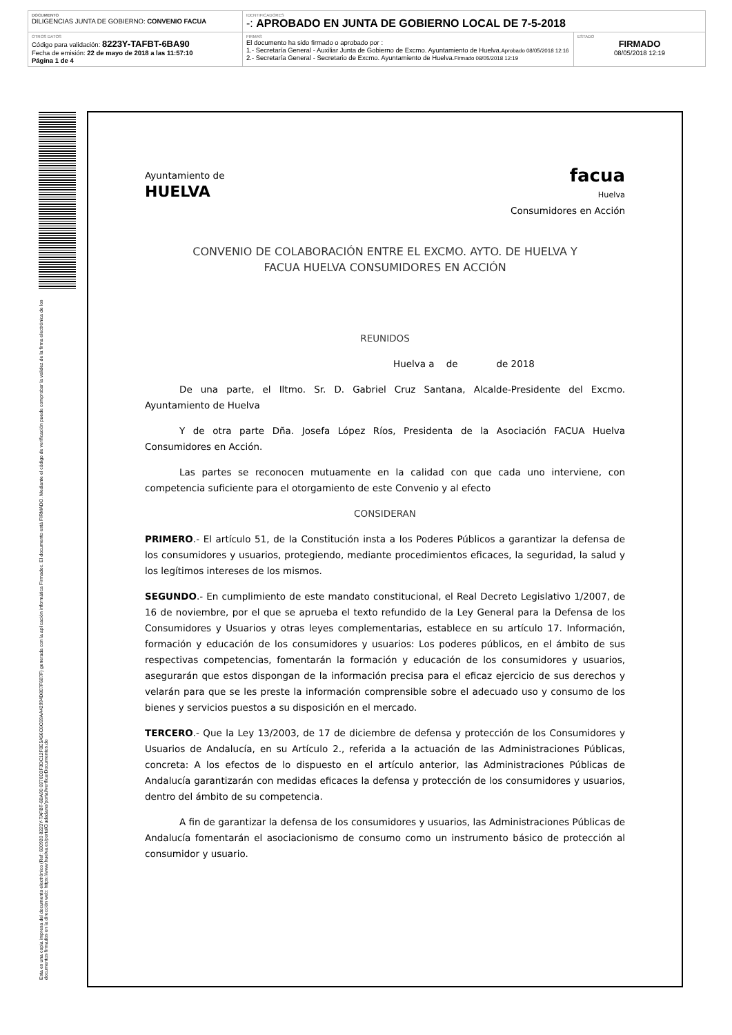| DOCUMENTO DILIGENCIAS JUNTA DE GOBIERNO: CONVENIO FACUA | IDENTIFICADORES -: APROBADO EN JUNTA DE GOBIERNO LOCAL DE 7-5-2018 | |
| OTROS DATOS Código para validación: 8223Y-TAFBT-6BA90 Fecha de emisión: 22 de mayo de 2018 a las 11:57:10 Página 1 de 4 | FIRMAS El documento ha sido firmado o aprobado por : 1.- Secretaría General - Auxiliar Junta de Gobierno de Excmo. Ayuntamiento de Huelva. Aprobado 08/05/2018 12:16 2.- Secretaría General - Secretario de Excmo. Ayuntamiento de Huelva. Firmado 08/05/2018 12:19 | ESTADO FIRMADO 08/05/2018 12:19 |
Esta es una copia impresa del documento electrónico (Ref: 600920 8223Y-TAFBT-6BA90 6970D3F3DC12F0E5A56C6C69AA42994D807F687F) generada con la aplicación informática Firmadoc. El documento está FIRMADO. Mediante el código de verificación puede comprobar la validez de la firma electrónica de los documentos firmados en la dirección web: https://www.huelva.es/portalCiudadano/portal/verificarDocumentos.do
Ayuntamiento de
HUELVA
facua
Huelva
Consumidores en Acción
CONVENIO DE COLABORACIÓN ENTRE EL EXCMO. AYTO. DE HUELVA Y
FACUA HUELVA CONSUMIDORES EN ACCIÓN
REUNIDOS
Huelva a de de 2018
De una parte, el Iltmo. Sr. D. Gabriel Cruz Santana, Alcalde-Presidente del Excmo. Ayuntamiento de Huelva
Y de otra parte Dña. Josefa López Ríos, Presidenta de la Asociación FACUA Huelva Consumidores en Acción.
Las partes se reconocen mutuamente en la calidad con que cada uno interviene, con competencia suficiente para el otorgamiento de este Convenio y al efecto
CONSIDERAN
PRIMERO.- El artículo 51, de la Constitución insta a los Poderes Públicos a garantizar la defensa de los consumidores y usuarios, protegiendo, mediante procedimientos eficaces, la seguridad, la salud y los legítimos intereses de los mismos.
SEGUNDO.- En cumplimiento de este mandato constitucional, el Real Decreto Legislativo 1/2007, de 16 de noviembre, por el que se aprueba el texto refundido de la Ley General para la Defensa de los Consumidores y Usuarios y otras leyes complementarias, establece en su artículo 17. Información, formación y educación de los consumidores y usuarios: Los poderes públicos, en el ámbito de sus respectivas competencias, fomentarán la formación y educación de los consumidores y usuarios, asegurarán que estos dispongan de la información precisa para el eficaz ejercicio de sus derechos y velarán para que se les preste la información comprensible sobre el adecuado uso y consumo de los bienes y servicios puestos a su disposición en el mercado.
TERCERO.- Que la Ley 13/2003, de 17 de diciembre de defensa y protección de los Consumidores y Usuarios de Andalucía, en su Artículo 2., referida a la actuación de las Administraciones Públicas, concreta: A los efectos de lo dispuesto en el artículo anterior, las Administraciones Públicas de Andalucía garantizarán con medidas eficaces la defensa y protección de los consumidores y usuarios, dentro del ámbito de su competencia.
A fin de garantizar la defensa de los consumidores y usuarios, las Administraciones Públicas de Andalucía fomentarán el asociacionismo de consumo como un instrumento básico de protección al consumidor y usuario.